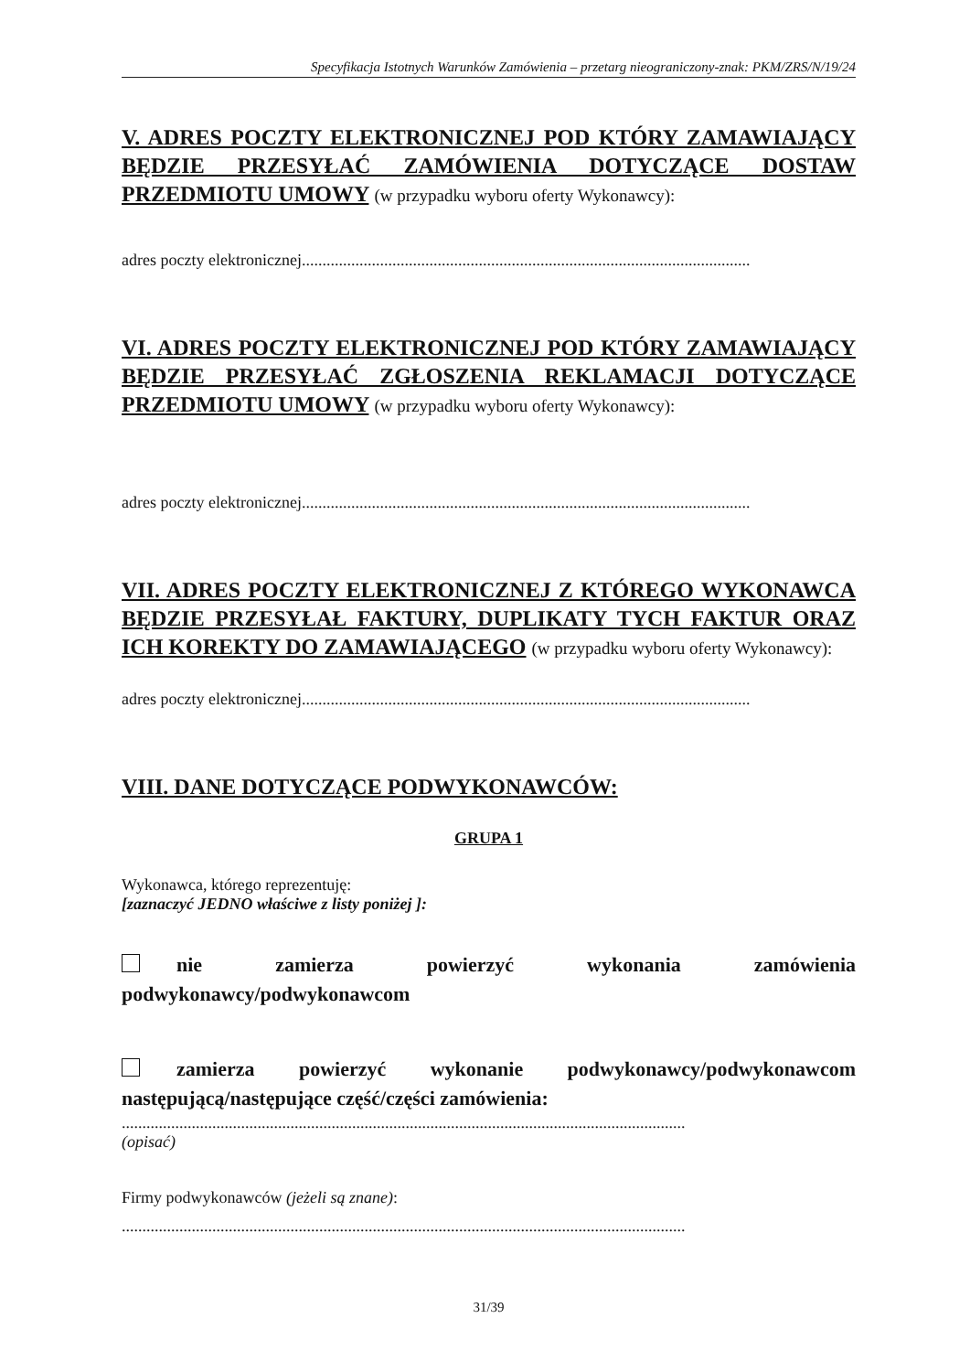Specyfikacja Istotnych Warunków Zamówienia – przetarg nieograniczony-znak: PKM/ZRS/N/19/24
V. ADRES POCZTY ELEKTRONICZNEJ POD KTÓRY ZAMAWIAJĄCY BĘDZIE PRZESYŁAĆ ZAMÓWIENIA DOTYCZĄCE DOSTAW PRZEDMIOTU UMOWY (w przypadku wyboru oferty Wykonawcy):
adres poczty elektronicznej.............................................................................................................
VI. ADRES POCZTY ELEKTRONICZNEJ POD KTÓRY ZAMAWIAJĄCY BĘDZIE PRZESYŁAĆ ZGŁOSZENIA REKLAMACJI DOTYCZĄCE PRZEDMIOTU UMOWY (w przypadku wyboru oferty Wykonawcy):
adres poczty elektronicznej.............................................................................................................
VII. ADRES POCZTY ELEKTRONICZNEJ Z KTÓREGO WYKONAWCA BĘDZIE PRZESYŁAŁ FAKTURY, DUPLIKATY TYCH FAKTUR ORAZ ICH KOREKTY DO ZAMAWIAJĄCEGO (w przypadku wyboru oferty Wykonawcy):
adres poczty elektronicznej.............................................................................................................
VIII. DANE DOTYCZĄCE PODWYKONAWCÓW:
GRUPA 1
Wykonawca, którego reprezentuję:
[zaznaczyć JEDNO właściwe z listy poniżej ]:
nie zamierza powierzyć wykonania zamówienia podwykonawcy/podwykonawcom
zamierza powierzyć wykonanie podwykonawcy/podwykonawcom następującą/następujące część/części zamówienia:
.........................................................................................................................................
(opisać)
Firmy podwykonawców (jeżeli są znane):
.........................................................................................................................................
31/39